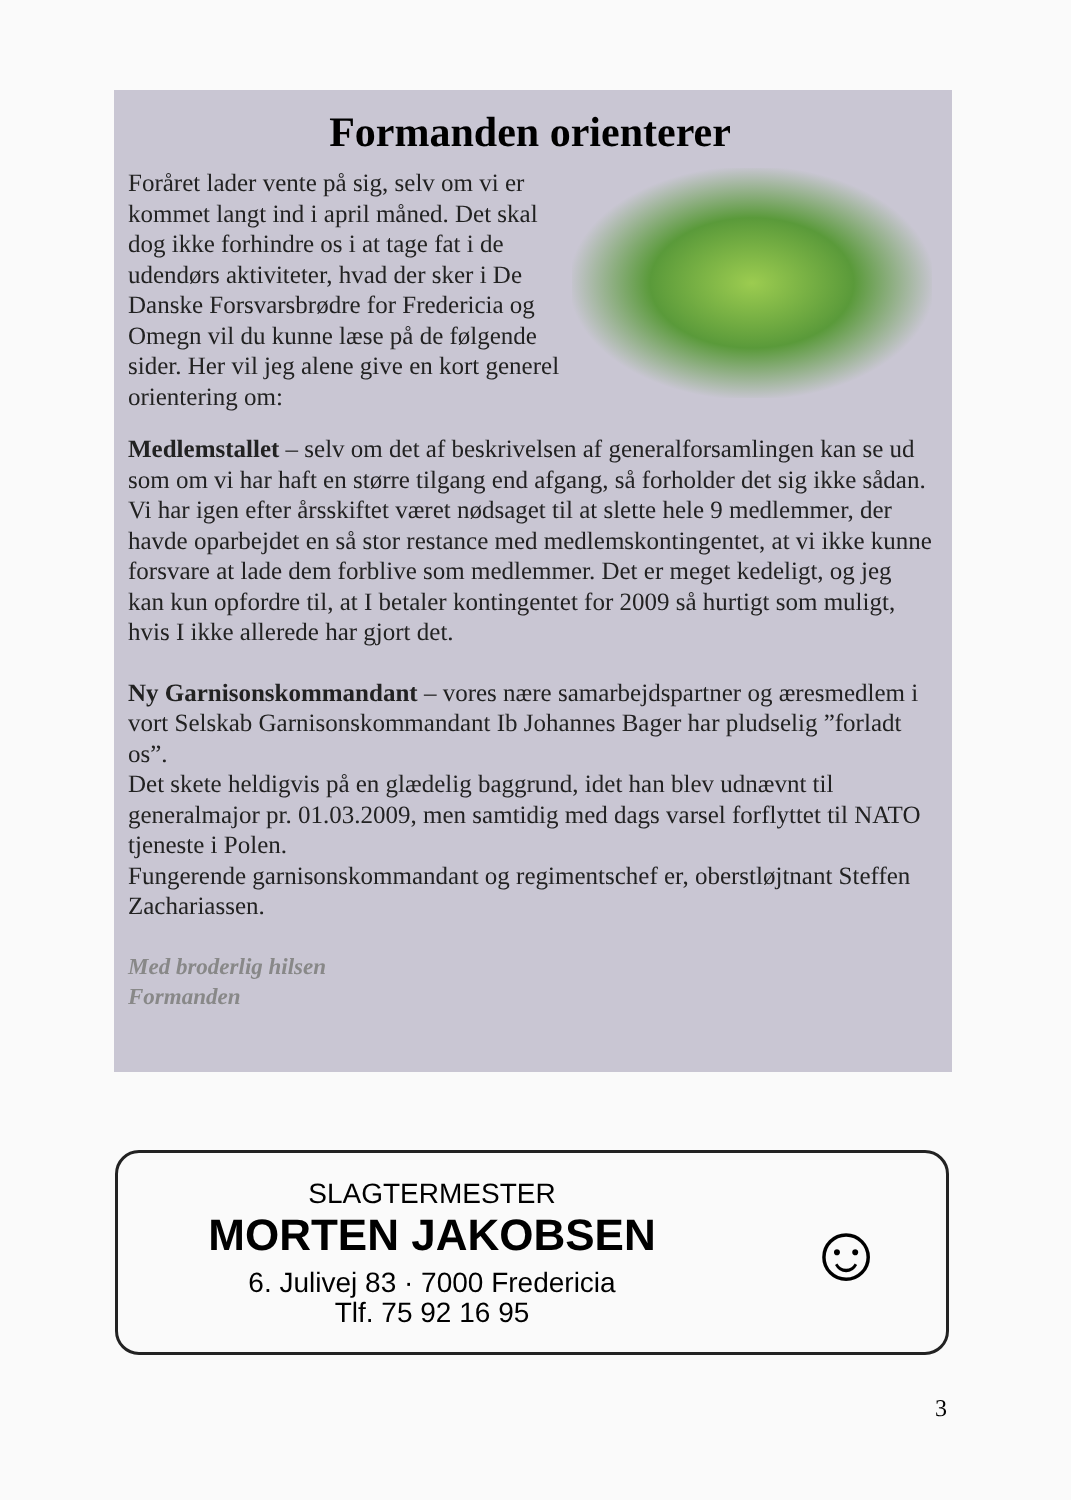Formanden orienterer
Foråret lader vente på sig, selv om vi er kommet langt ind i april måned. Det skal dog ikke forhindre os i at tage fat i de udendørs aktiviteter, hvad der sker i De Danske Forsvarsbrødre for Fredericia og Omegn vil du kunne læse på de følgende sider. Her vil jeg alene give en kort generel orientering om:
Medlemstallet – selv om det af be­skrivelsen af generalforsamlingen kan se ud som om vi har haft en større tilgang end afgang, så forholder det sig ikke sådan.
Vi har igen efter årsskiftet været nødsaget til at slette hele 9 medlemmer, der havde oparbejdet en så stor restance med medlemskontingentet, at vi ikke kunne forsvare at lade dem forblive som medlemmer. Det er meget kedeligt, og jeg kan kun opfordre til, at I betaler kontingentet for 2009 så hurtigt som muligt, hvis I ikke allerede har gjort det.
Ny Garnisonskommandant – vores nære samarbejdspartner og æres­medlem i vort Selskab Garnisonskommandant Ib Johannes Bager har pludselig ”forladt os”.
Det skete heldigvis på en glædelig baggrund, idet han blev udnævnt til generalmajor pr. 01.03.2009, men samtidig med dags varsel forflyttet til NATO tjeneste i Polen.
Fungerende garnisonskommandant og regimentschef er, oberstløjtnant Steffen Zachariassen.
Med broderlig hilsen
Formanden
SLAGTERMESTER
MORTEN JAKOBSEN
6. Julivej 83 · 7000 Fredericia
Tlf. 75 92 16 95
☺
3